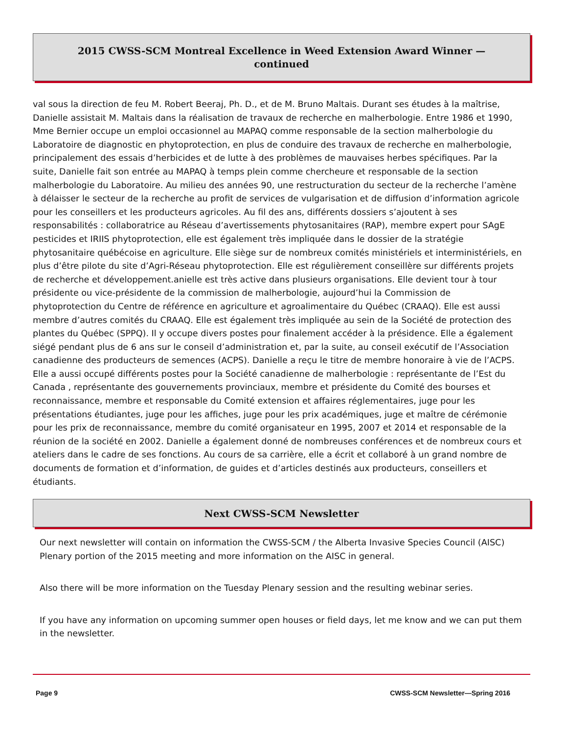2015 CWSS-SCM Montreal Excellence in Weed Extension Award Winner —
continued
val sous la direction de feu M. Robert Beeraj, Ph. D., et de M. Bruno Maltais. Durant ses études à la maîtrise, Danielle assistait M. Maltais dans la réalisation de travaux de recherche en malherbologie. Entre 1986 et 1990, Mme Bernier occupe un emploi occasionnel au MAPAQ comme responsable de la section malherbologie du Laboratoire de diagnostic en phytoprotection, en plus de conduire des travaux de recherche en malherbologie, principalement des essais d’herbicides et de lutte à des problèmes de mauvaises herbes spécifiques. Par la suite, Danielle fait son entrée au MAPAQ à temps plein comme chercheure et responsable de la section malherbologie du Laboratoire. Au milieu des années 90, une restructuration du secteur de la recherche l’amène à délaisser le secteur de la recherche au profit de services de vulgarisation et de diffusion d’information agricole pour les conseillers et les producteurs agricoles. Au fil des ans, différents dossiers s’ajoutent à ses responsabilités : collaboratrice au Réseau d’avertissements phytosanitaires (RAP), membre expert pour SAgE pesticides et IRIIS phytoprotection, elle est également très impliquée dans le dossier de la stratégie phytosanitaire québécoise en agriculture. Elle siège sur de nombreux comités ministériels et interministériels, en plus d’être pilote du site d’Agri-Réseau phytoprotection. Elle est régulièrement conseillère sur différents projets de recherche et développement.anielle est très active dans plusieurs organisations. Elle devient tour à tour présidente ou vice-présidente de la commission de malherbologie, aujourd’hui la Commission de phytoprotection du Centre de référence en agriculture et agroalimentaire du Québec (CRAAQ). Elle est aussi membre d’autres comités du CRAAQ. Elle est également très impliquée au sein de la Société de protection des plantes du Québec (SPPQ). Il y occupe divers postes pour finalement accéder à la présidence. Elle a également siégé pendant plus de 6 ans sur le conseil d’administration et, par la suite, au conseil exécutif de l’Association canadienne des producteurs de semences (ACPS). Danielle a reçu le titre de membre honoraire à vie de l’ACPS. Elle a aussi occupé différents postes pour la Société canadienne de malherbologie : représentante de l’Est du Canada , représentante des gouvernements provinciaux, membre et présidente du Comité des bourses et reconnaissance, membre et responsable du Comité extension et affaires réglementaires, juge pour les présentations étudiantes, juge pour les affiches, juge pour les prix académiques, juge et maître de cérémonie pour les prix de reconnaissance, membre du comité organisateur en 1995, 2007 et 2014 et responsable de la réunion de la société en 2002. Danielle a également donné de nombreuses conférences et de nombreux cours et ateliers dans le cadre de ses fonctions. Au cours de sa carrière, elle a écrit et collaboré à un grand nombre de documents de formation et d’information, de guides et d’articles destinés aux producteurs, conseillers et étudiants.
Next CWSS-SCM Newsletter
Our next newsletter will contain on information the CWSS-SCM / the Alberta Invasive Species Council (AISC) Plenary portion of the 2015 meeting and more information on the AISC in general.
Also there will be more information on the Tuesday Plenary session and the resulting webinar series.
If you have any information on upcoming summer open houses or field days, let me know and we can put them in the newsletter.
Page 9 CWSS-SCM Newsletter—Spring 2016